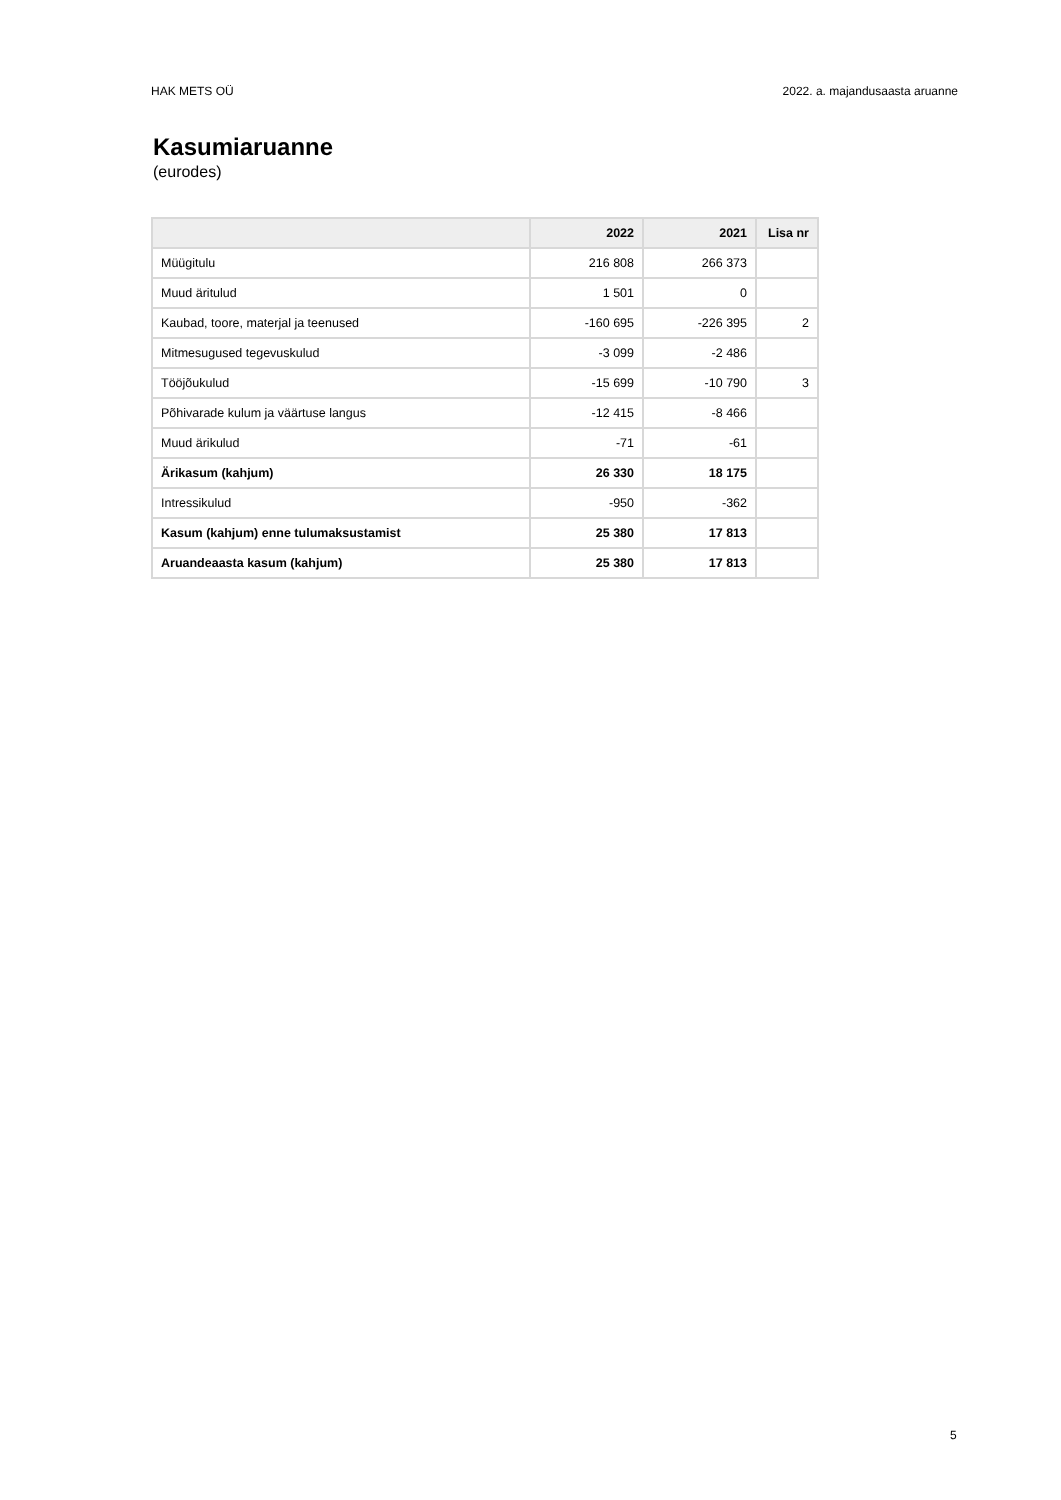HAK METS OÜ 2022. a. majandusaasta aruanne
Kasumiaruanne
(eurodes)
| | 2022 | 2021 | Lisa nr |
| --- | --- | --- | --- |
| Müügitulu | 216 808 | 266 373 | |
| Muud äritulud | 1 501 | 0 | |
| Kaubad, toore, materjal ja teenused | -160 695 | -226 395 | 2 |
| Mitmesugused tegevuskulud | -3 099 | -2 486 | |
| Tööjõukulud | -15 699 | -10 790 | 3 |
| Põhivarade kulum ja väärtuse langus | -12 415 | -8 466 | |
| Muud ärikulud | -71 | -61 | |
| Ärikasum (kahjum) | 26 330 | 18 175 | |
| Intressikulud | -950 | -362 | |
| Kasum (kahjum) enne tulumaksustamist | 25 380 | 17 813 | |
| Aruandeaasta kasum (kahjum) | 25 380 | 17 813 | |
5